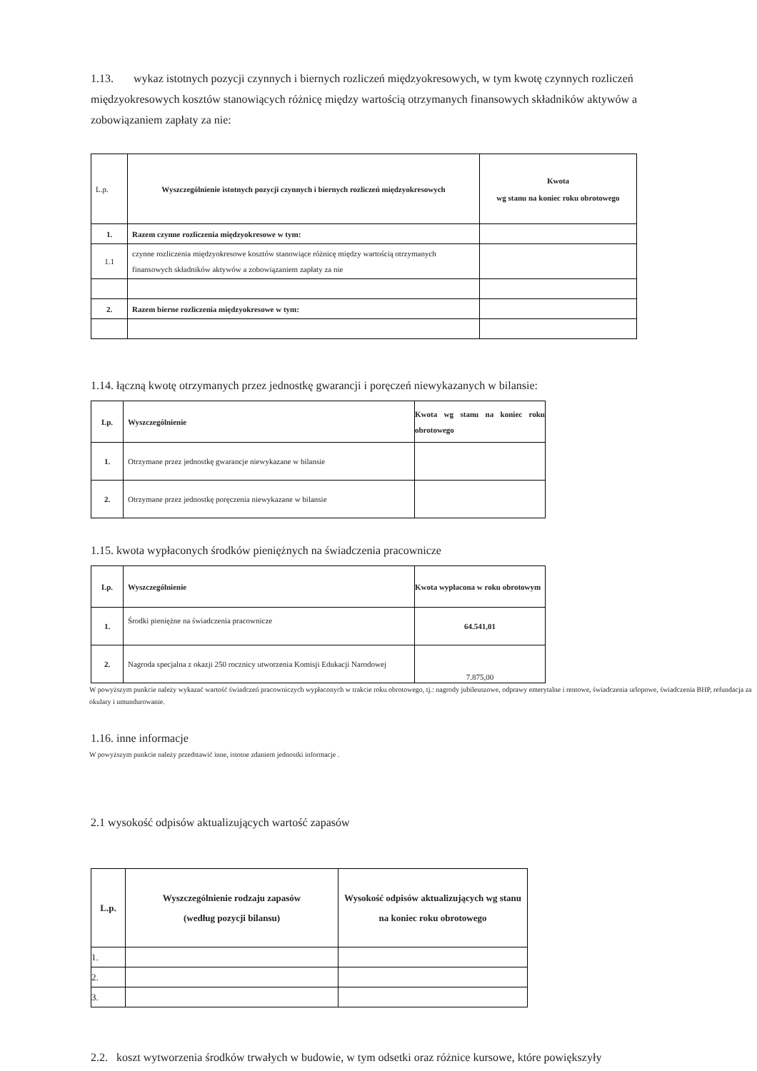1.13. wykaz istotnych pozycji czynnych i biernych rozliczeń międzyokresowych, w tym kwotę czynnych rozliczeń międzyokresowych kosztów stanowiących różnicę między wartością otrzymanych finansowych składników aktywów a zobowiązaniem zapłaty za nie:
| L.p. | Wyszczególnienie istotnych pozycji czynnych i biernych rozliczeń międzyokresowych | Kwota wg stanu na koniec roku obrotowego |
| 1. | Razem czynne rozliczenia międzyokresowe w tym: | |
| 1.1 | czynne rozliczenia międzyokresowe kosztów stanowiące różnicę między wartością otrzymanych finansowych składników aktywów a zobowiązaniem zapłaty za nie | |
| 2. | Razem bierne rozliczenia międzyokresowe w tym: | |
1.14. łączną kwotę otrzymanych przez jednostkę gwarancji i poręczeń niewykazanych w bilansie:
| Lp. | Wyszczególnienie | Kwota wg stanu na koniec roku obrotowego |
| --- | --- | --- |
| 1. | Otrzymane przez jednostkę gwarancje niewykazane w bilansie | |
| 2. | Otrzymane przez jednostkę poręczenia niewykazane w bilansie | |
1.15. kwota wypłaconych środków pieniężnych na świadczenia pracownicze
| Lp. | Wyszczególnienie | Kwota wypłacona w roku obrotowym |
| --- | --- | --- |
| 1. | Środki pieniężne na świadczenia pracownicze | 64.541,01 |
| 2. | Nagroda specjalna z okazji 250 rocznicy utworzenia Komisji Edukacji Narodowej | 7.875,00 |
W powyższym punkcie należy wykazać wartość świadczeń pracowniczych wypłaconych w trakcie roku obrotowego, tj.: nagrody jubileuszowe, odprawy emerytalne i rentowe, świadczenia urlopowe, świadczenia BHP, refundacja za okulary i umundurowanie.
1.16. inne informacje
W powyższym punkcie należy przedstawić inne, istotne zdaniem jednostki informacje .
2.1 wysokość odpisów aktualizujących wartość zapasów
| L.p. | Wyszczególnienie rodzaju zapasów (według pozycji bilansu) | Wysokość odpisów aktualizujących wg stanu na koniec roku obrotowego |
| --- | --- | --- |
| 1. | | |
| 2. | | |
| 3. | | |
2.2. koszt wytworzenia środków trwałych w budowie, w tym odsetki oraz różnice kursowe, które powiększyły